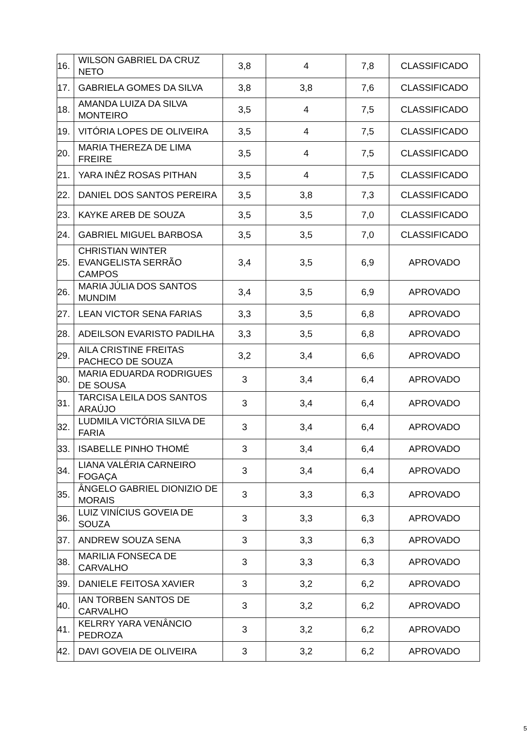| 16. | WILSON GABRIEL DA CRUZ NETO | 3,8 | 4 | 7,8 | CLASSIFICADO |
| 17. | GABRIELA GOMES DA SILVA | 3,8 | 3,8 | 7,6 | CLASSIFICADO |
| 18. | AMANDA LUIZA DA SILVA MONTEIRO | 3,5 | 4 | 7,5 | CLASSIFICADO |
| 19. | VITÓRIA LOPES DE OLIVEIRA | 3,5 | 4 | 7,5 | CLASSIFICADO |
| 20. | MARIA THEREZA DE LIMA FREIRE | 3,5 | 4 | 7,5 | CLASSIFICADO |
| 21. | YARA INÊZ ROSAS PITHAN | 3,5 | 4 | 7,5 | CLASSIFICADO |
| 22. | DANIEL DOS SANTOS PEREIRA | 3,5 | 3,8 | 7,3 | CLASSIFICADO |
| 23. | KAYKE AREB DE SOUZA | 3,5 | 3,5 | 7,0 | CLASSIFICADO |
| 24. | GABRIEL MIGUEL BARBOSA | 3,5 | 3,5 | 7,0 | CLASSIFICADO |
| 25. | CHRISTIAN WINTER EVANGELISTA SERRÃO CAMPOS | 3,4 | 3,5 | 6,9 | APROVADO |
| 26. | MARIA JÚLIA DOS SANTOS MUNDIM | 3,4 | 3,5 | 6,9 | APROVADO |
| 27. | LEAN VICTOR SENA FARIAS | 3,3 | 3,5 | 6,8 | APROVADO |
| 28. | ADEILSON EVARISTO PADILHA | 3,3 | 3,5 | 6,8 | APROVADO |
| 29. | AILA CRISTINE FREITAS PACHECO DE SOUZA | 3,2 | 3,4 | 6,6 | APROVADO |
| 30. | MARIA EDUARDA RODRIGUES DE SOUSA | 3 | 3,4 | 6,4 | APROVADO |
| 31. | TARCISA LEILA DOS SANTOS ARAÚJO | 3 | 3,4 | 6,4 | APROVADO |
| 32. | LUDMILA VICTÓRIA SILVA DE FARIA | 3 | 3,4 | 6,4 | APROVADO |
| 33. | ISABELLE PINHO THOMÉ | 3 | 3,4 | 6,4 | APROVADO |
| 34. | LIANA VALÉRIA CARNEIRO FOGAÇA | 3 | 3,4 | 6,4 | APROVADO |
| 35. | ÂNGELO GABRIEL DIONIZIO DE MORAIS | 3 | 3,3 | 6,3 | APROVADO |
| 36. | LUIZ VINÍCIUS GOVEIA DE SOUZA | 3 | 3,3 | 6,3 | APROVADO |
| 37. | ANDREW SOUZA SENA | 3 | 3,3 | 6,3 | APROVADO |
| 38. | MARILIA FONSECA DE CARVALHO | 3 | 3,3 | 6,3 | APROVADO |
| 39. | DANIELE FEITOSA XAVIER | 3 | 3,2 | 6,2 | APROVADO |
| 40. | IAN TORBEN SANTOS DE CARVALHO | 3 | 3,2 | 6,2 | APROVADO |
| 41. | KELRRY YARA VENÂNCIO PEDROZA | 3 | 3,2 | 6,2 | APROVADO |
| 42. | DAVI GOVEIA DE OLIVEIRA | 3 | 3,2 | 6,2 | APROVADO |
5